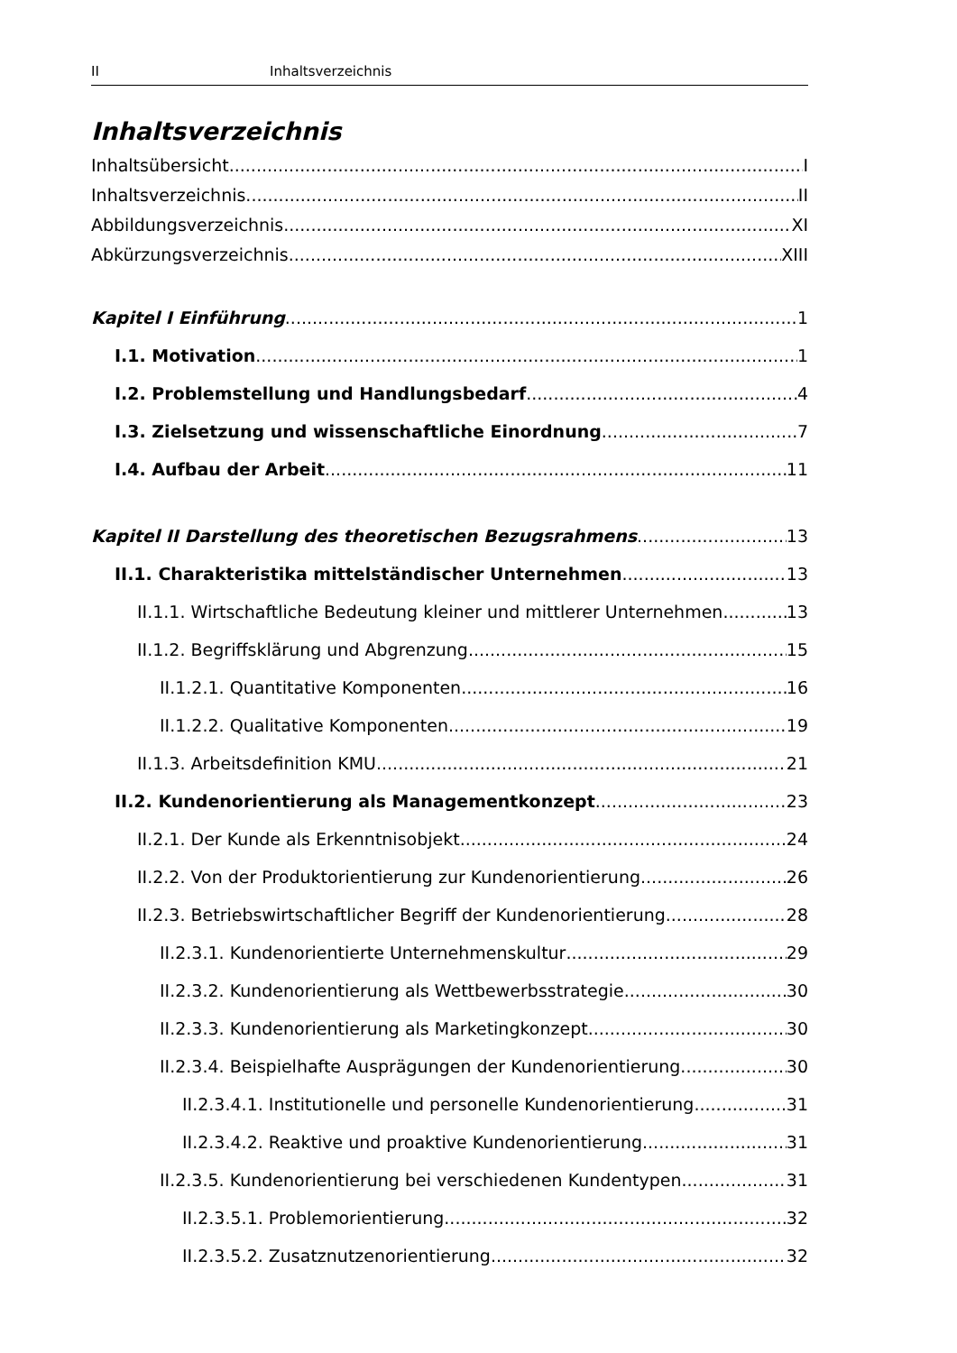II Inhaltsverzeichnis
Inhaltsverzeichnis
Inhaltsübersicht I
Inhaltsverzeichnis II
Abbildungsverzeichnis XI
Abkürzungsverzeichnis XIII
Kapitel I Einführung 1
I.1. Motivation 1
I.2. Problemstellung und Handlungsbedarf 4
I.3. Zielsetzung und wissenschaftliche Einordnung 7
I.4. Aufbau der Arbeit 11
Kapitel II Darstellung des theoretischen Bezugsrahmens 13
II.1. Charakteristika mittelständischer Unternehmen 13
II.1.1. Wirtschaftliche Bedeutung kleiner und mittlerer Unternehmen 13
II.1.2. Begriffsklärung und Abgrenzung 15
II.1.2.1. Quantitative Komponenten 16
II.1.2.2. Qualitative Komponenten 19
II.1.3. Arbeitsdefinition KMU 21
II.2. Kundenorientierung als Managementkonzept 23
II.2.1. Der Kunde als Erkenntnisobjekt 24
II.2.2. Von der Produktorientierung zur Kundenorientierung 26
II.2.3. Betriebswirtschaftlicher Begriff der Kundenorientierung 28
II.2.3.1. Kundenorientierte Unternehmenskultur 29
II.2.3.2. Kundenorientierung als Wettbewerbsstrategie 30
II.2.3.3. Kundenorientierung als Marketingkonzept 30
II.2.3.4. Beispielhafte Ausprägungen der Kundenorientierung 30
II.2.3.4.1. Institutionelle und personelle Kundenorientierung 31
II.2.3.4.2. Reaktive und proaktive Kundenorientierung 31
II.2.3.5. Kundenorientierung bei verschiedenen Kundentypen 31
II.2.3.5.1. Problemorientierung 32
II.2.3.5.2. Zusatznutzenorientierung 32